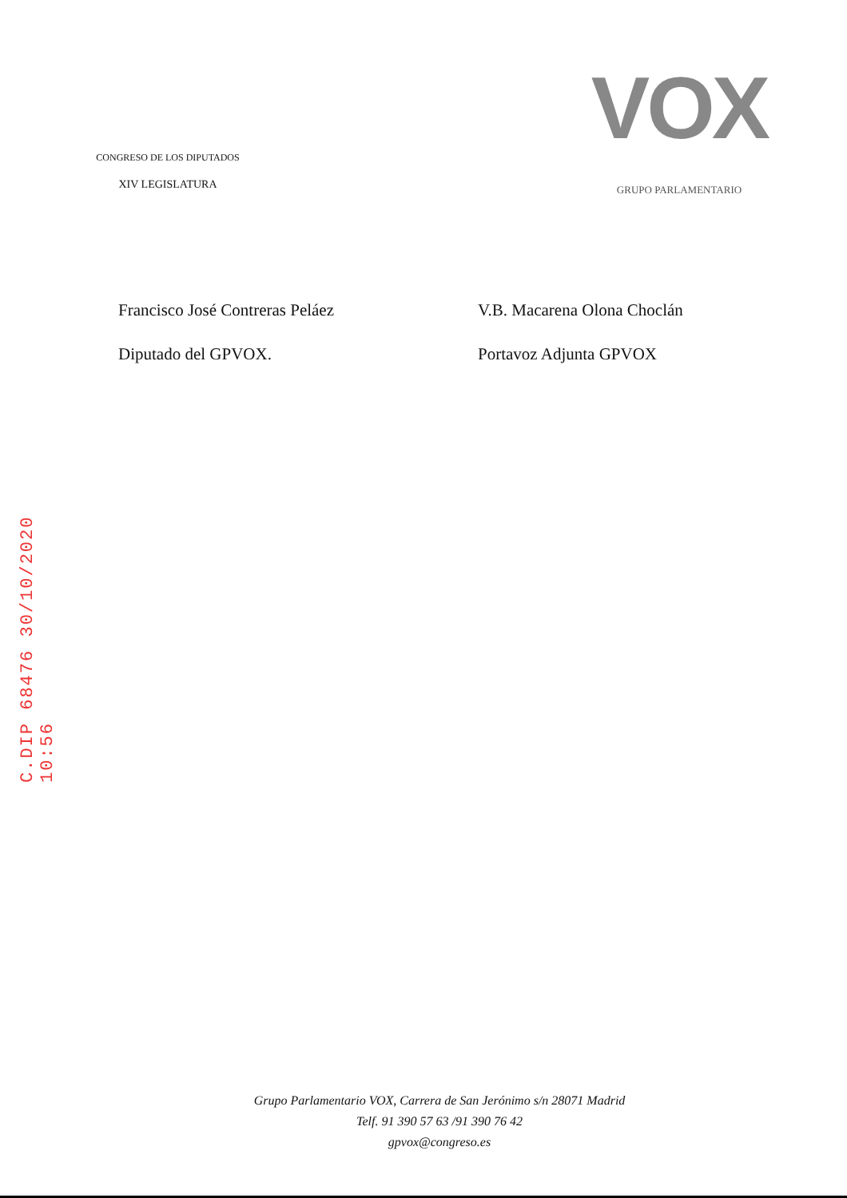C.DIP 68476 30/10/2020 10:56
CONGRESO DE LOS DIPUTADOS
XIV LEGISLATURA
VOX
GRUPO PARLAMENTARIO
Francisco José Contreras Peláez
Diputado del GPVOX.
V.B. Macarena Olona Choclán
Portavoz Adjunta GPVOX
Grupo Parlamentario VOX, Carrera de San Jerónimo s/n 28071 Madrid
Telf. 91 390 57 63 /91 390 76 42
gpvox@congreso.es